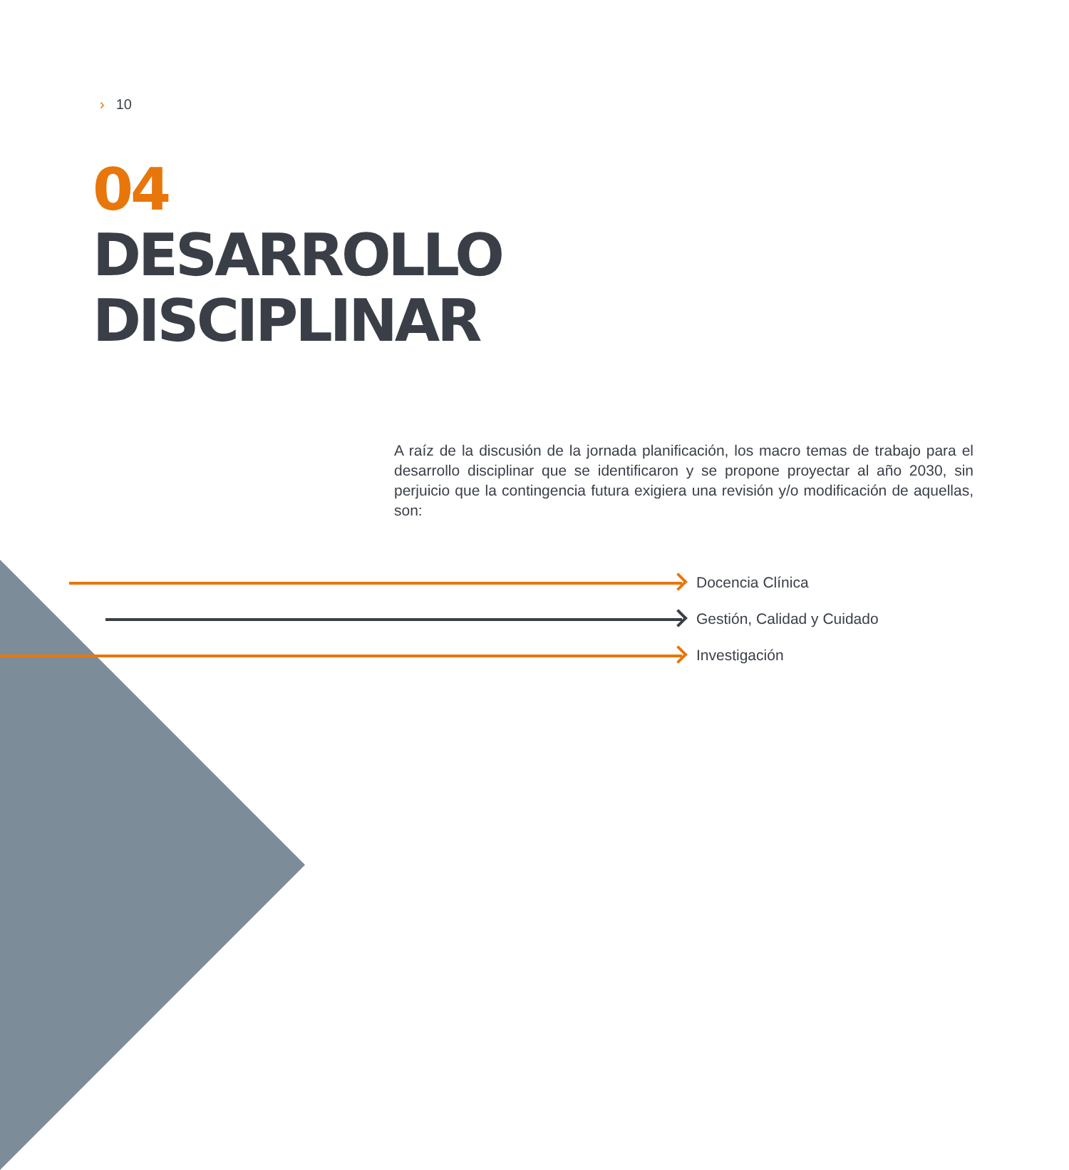› 10
04
DESARROLLO
DISCIPLINAR
A raíz de la discusión de la jornada planificación, los macro temas de trabajo para el desarrollo disciplinar que se identificaron y se propone proyectar al año 2030, sin perjuicio que la contingencia futura exigiera una revisión y/o modificación de aquellas, son:
Docencia Clínica
Gestión, Calidad y Cuidado
Investigación